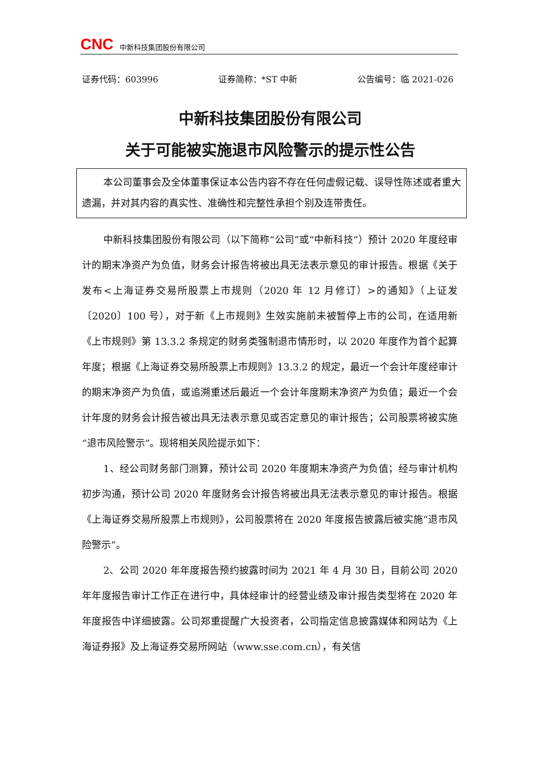CNC 中新科技集团股份有限公司
证券代码：603996 证券简称：*ST 中新 公告编号：临 2021-026
中新科技集团股份有限公司
关于可能被实施退市风险警示的提示性公告
本公司董事会及全体董事保证本公告内容不存在任何虚假记载、误导性陈述或者重大遗漏，并对其内容的真实性、准确性和完整性承担个别及连带责任。
中新科技集团股份有限公司（以下简称“公司”或“中新科技”）预计 2020 年度经审计的期末净资产为负值，财务会计报告将被出具无法表示意见的审计报告。根据《关于发布<上海证券交易所股票上市规则（2020 年 12 月修订）>的通知》（上证发〔2020〕100 号），对于新《上市规则》生效实施前未被暂停上市的公司，在适用新《上市规则》第 13.3.2 条规定的财务类强制退市情形时，以 2020 年度作为首个起算年度；根据《上海证券交易所股票上市规则》13.3.2 的规定，最近一个会计年度经审计的期末净资产为负值，或追溯重述后最近一个会计年度期末净资产为负值；最近一个会计年度的财务会计报告被出具无法表示意见或否定意见的审计报告；公司股票将被实施“退市风险警示”。现将相关风险提示如下：
1、经公司财务部门测算，预计公司 2020 年度期末净资产为负值；经与审计机构初步沟通，预计公司 2020 年度财务会计报告将被出具无法表示意见的审计报告。根据《上海证券交易所股票上市规则》，公司股票将在 2020 年度报告披露后被实施“退市风险警示”。
2、公司 2020 年年度报告预约披露时间为 2021 年 4 月 30 日，目前公司 2020 年年度报告审计工作正在进行中，具体经审计的经营业绩及审计报告类型将在 2020 年年度报告中详细披露。公司郑重提醒广大投资者，公司指定信息披露媒体和网站为《上海证券报》及上海证券交易所网站（www.sse.com.cn），有关信